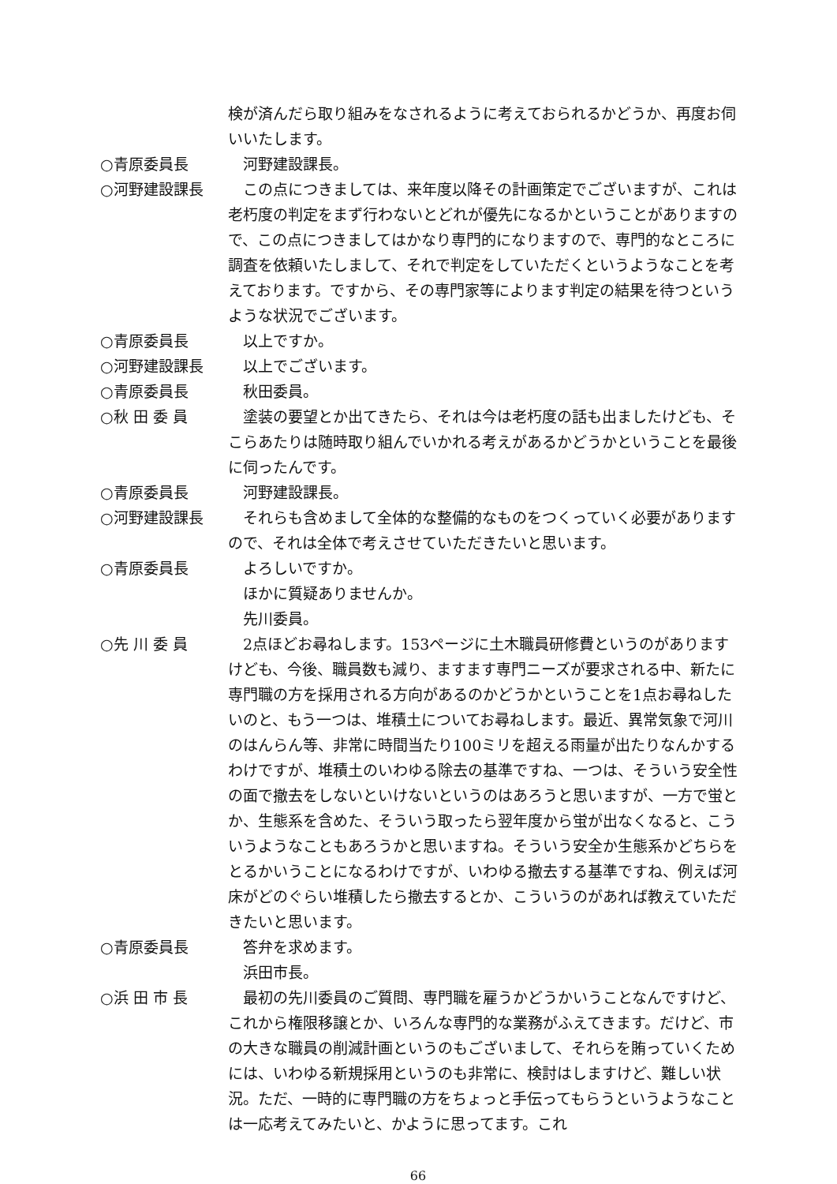検が済んだら取り組みをなされるように考えておられるかどうか、再度お伺いいたします。
○青原委員長 　河野建設課長。
○河野建設課長 　この点につきましては、来年度以降その計画策定でございますが、これは老朽度の判定をまず行わないとどれが優先になるかということがありますので、この点につきましてはかなり専門的になりますので、専門的なところに調査を依頼いたしまして、それで判定をしていただくというようなことを考えております。ですから、その専門家等によります判定の結果を待つというような状況でございます。
○青原委員長 　以上ですか。
○河野建設課長 　以上でございます。
○青原委員長 　秋田委員。
○秋 田 委 員 　塗装の要望とか出てきたら、それは今は老朽度の話も出ましたけども、そこらあたりは随時取り組んでいかれる考えがあるかどうかということを最後に伺ったんです。
○青原委員長 　河野建設課長。
○河野建設課長 　それらも含めまして全体的な整備的なものをつくっていく必要がありますので、それは全体で考えさせていただきたいと思います。
○青原委員長 　よろしいですか。
　ほかに質疑ありませんか。
　先川委員。
○先 川 委 員 　2点ほどお尋ねします。153ページに土木職員研修費というのがありますけども、今後、職員数も減り、ますます専門ニーズが要求される中、新たに専門職の方を採用される方向があるのかどうかということを1点お尋ねしたいのと、もう一つは、堆積土についてお尋ねします。最近、異常気象で河川のはんらん等、非常に時間当たり100ミリを超える雨量が出たりなんかするわけですが、堆積土のいわゆる除去の基準ですね、一つは、そういう安全性の面で撤去をしないといけないというのはあろうと思いますが、一方で蛍とか、生態系を含めた、そういう取ったら翌年度から蛍が出なくなると、こういうようなこともあろうかと思いますね。そういう安全か生態系かどちらをとるかいうことになるわけですが、いわゆる撤去する基準ですね、例えば河床がどのぐらい堆積したら撤去するとか、こういうのがあれば教えていただきたいと思います。
○青原委員長 　答弁を求めます。
　浜田市長。
○浜 田 市 長 　最初の先川委員のご質問、専門職を雇うかどうかいうことなんですけど、これから権限移譲とか、いろんな専門的な業務がふえてきます。だけど、市の大きな職員の削減計画というのもございまして、それらを賄っていくためには、いわゆる新規採用というのも非常に、検討はしますけど、難しい状況。ただ、一時的に専門職の方をちょっと手伝ってもらうというようなことは一応考えてみたいと、かように思ってます。これ
66